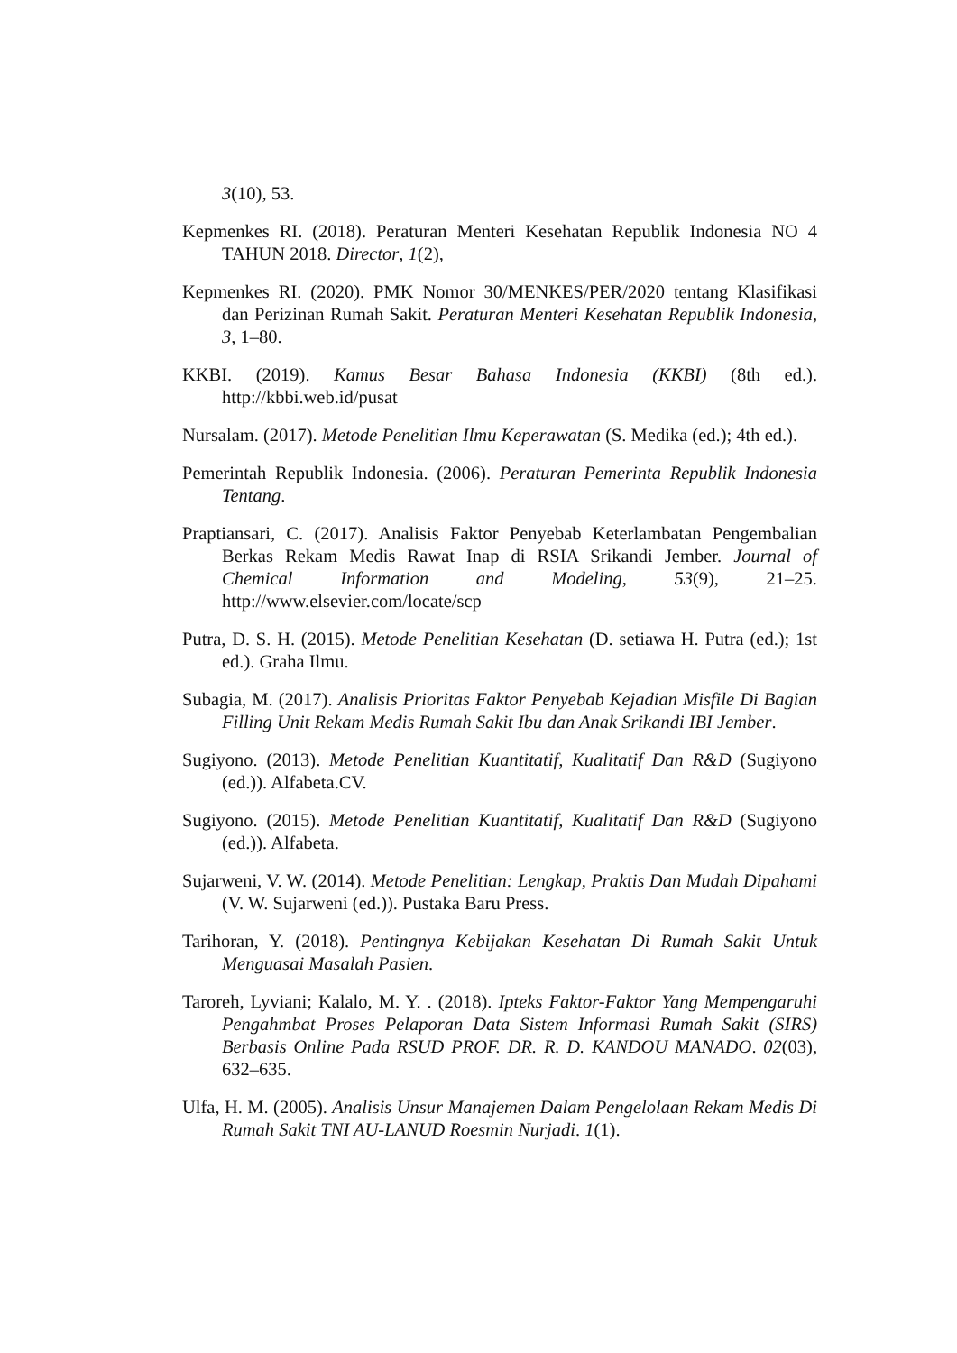3(10), 53.
Kepmenkes RI. (2018). Peraturan Menteri Kesehatan Republik Indonesia NO 4 TAHUN 2018. Director, 1(2),
Kepmenkes RI. (2020). PMK Nomor 30/MENKES/PER/2020 tentang Klasifikasi dan Perizinan Rumah Sakit. Peraturan Menteri Kesehatan Republik Indonesia, 3, 1–80.
KKBI. (2019). Kamus Besar Bahasa Indonesia (KKBI) (8th ed.). http://kbbi.web.id/pusat
Nursalam. (2017). Metode Penelitian Ilmu Keperawatan (S. Medika (ed.); 4th ed.).
Pemerintah Republik Indonesia. (2006). Peraturan Pemerinta Republik Indonesia Tentang.
Praptiansari, C. (2017). Analisis Faktor Penyebab Keterlambatan Pengembalian Berkas Rekam Medis Rawat Inap di RSIA Srikandi Jember. Journal of Chemical Information and Modeling, 53(9), 21–25. http://www.elsevier.com/locate/scp
Putra, D. S. H. (2015). Metode Penelitian Kesehatan (D. setiawa H. Putra (ed.); 1st ed.). Graha Ilmu.
Subagia, M. (2017). Analisis Prioritas Faktor Penyebab Kejadian Misfile Di Bagian Filling Unit Rekam Medis Rumah Sakit Ibu dan Anak Srikandi IBI Jember.
Sugiyono. (2013). Metode Penelitian Kuantitatif, Kualitatif Dan R&D (Sugiyono (ed.)). Alfabeta.CV.
Sugiyono. (2015). Metode Penelitian Kuantitatif, Kualitatif Dan R&D (Sugiyono (ed.)). Alfabeta.
Sujarweni, V. W. (2014). Metode Penelitian: Lengkap, Praktis Dan Mudah Dipahami (V. W. Sujarweni (ed.)). Pustaka Baru Press.
Tarihoran, Y. (2018). Pentingnya Kebijakan Kesehatan Di Rumah Sakit Untuk Menguasai Masalah Pasien.
Taroreh, Lyviani; Kalalo, M. Y. . (2018). Ipteks Faktor-Faktor Yang Mempengaruhi Pengahmbat Proses Pelaporan Data Sistem Informasi Rumah Sakit (SIRS) Berbasis Online Pada RSUD PROF. DR. R. D. KANDOU MANADO. 02(03), 632–635.
Ulfa, H. M. (2005). Analisis Unsur Manajemen Dalam Pengelolaan Rekam Medis Di Rumah Sakit TNI AU-LANUD Roesmin Nurjadi. 1(1).